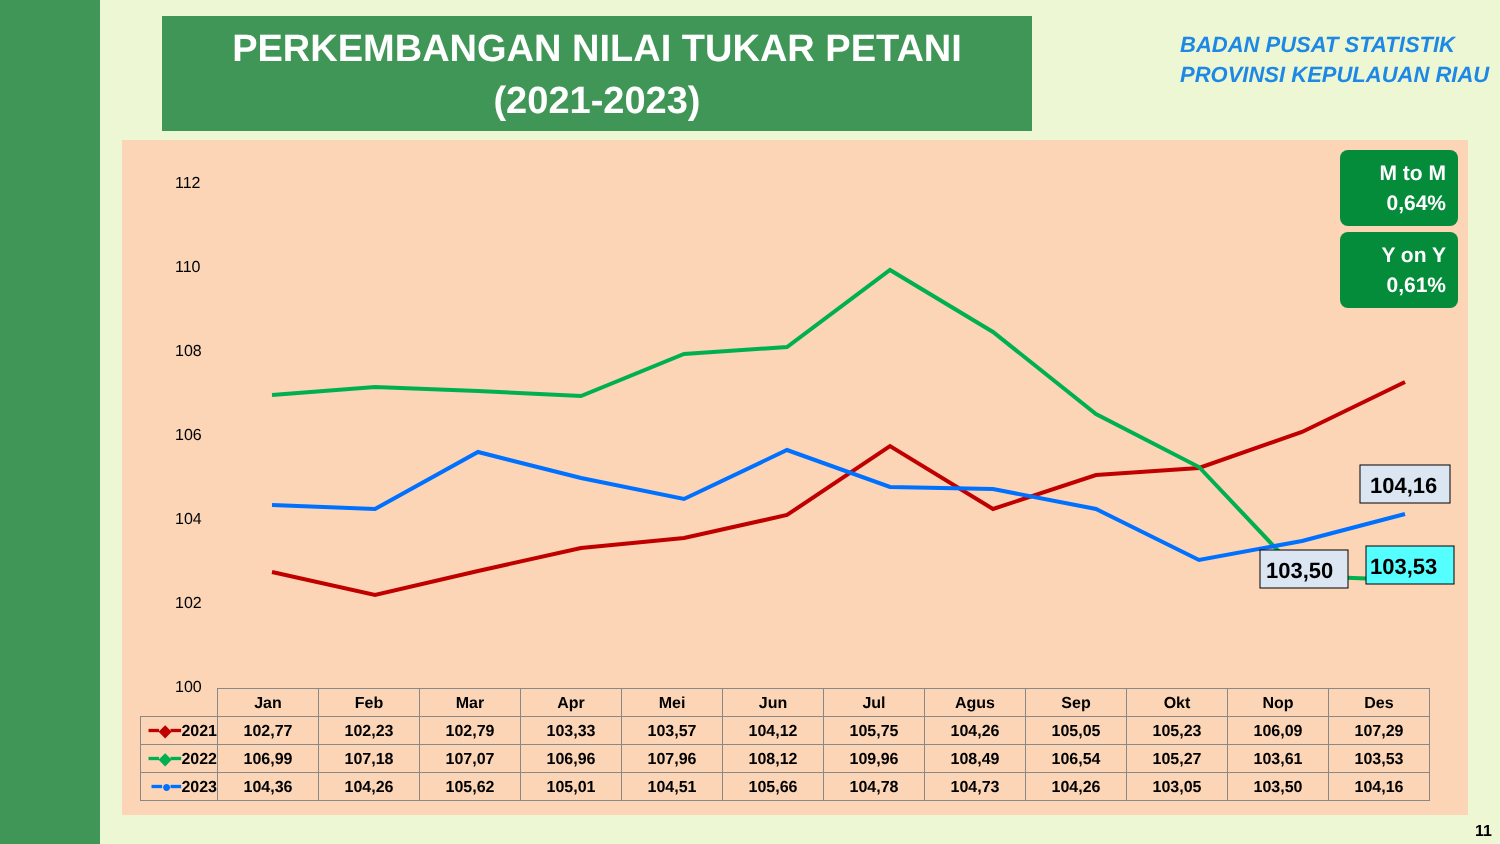PERKEMBANGAN NILAI TUKAR PETANI
(2021-2023)
BADAN PUSAT STATISTIK
PROVINSI KEPULAUAN RIAU
112
110
108
106
104
102
100
104,16
103,50
103,53
M to M
0,64%
Y on Y
0,61%
| | Jan | Feb | Mar | Apr | Mei | Jun | Jul | Agus | Sep | Okt | Nop | Des |
| --- | --- | --- | --- | --- | --- | --- | --- | --- | --- | --- | --- | --- |
| ━◆━ 2021 | 102,77 | 102,23 | 102,79 | 103,33 | 103,57 | 104,12 | 105,75 | 104,26 | 105,05 | 105,23 | 106,09 | 107,29 |
| ━◆━ 2022 | 106,99 | 107,18 | 107,07 | 106,96 | 107,96 | 108,12 | 109,96 | 108,49 | 106,54 | 105,27 | 103,61 | 103,53 |
| ━●━ 2023 | 104,36 | 104,26 | 105,62 | 105,01 | 104,51 | 105,66 | 104,78 | 104,73 | 104,26 | 103,05 | 103,50 | 104,16 |
11